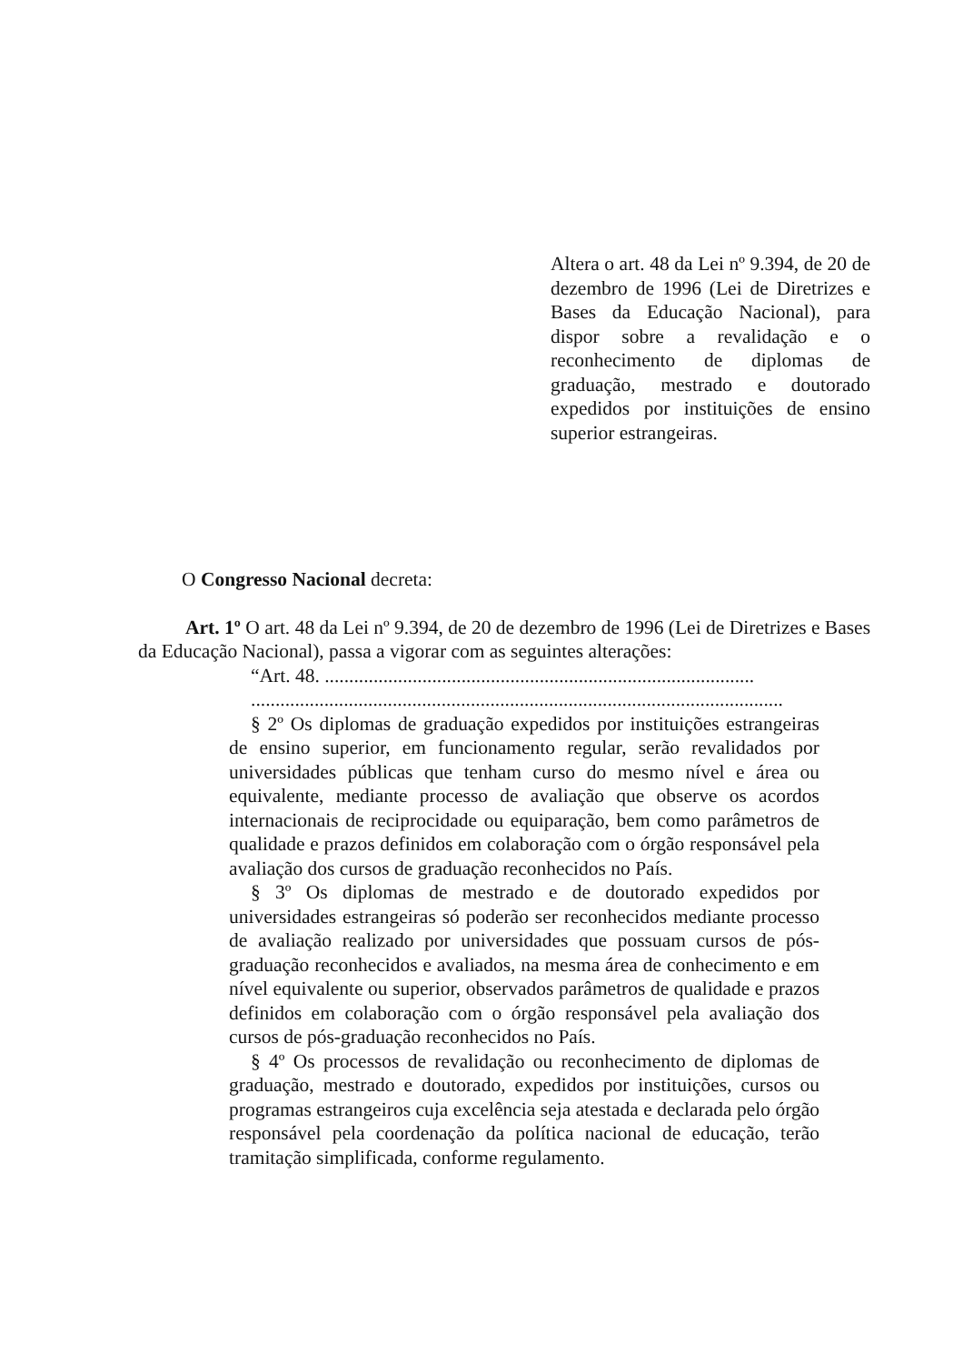Altera o art. 48 da Lei nº 9.394, de 20 de dezembro de 1996 (Lei de Diretrizes e Bases da Educação Nacional), para dispor sobre a revalidação e o reconhecimento de diplomas de graduação, mestrado e doutorado expedidos por instituições de ensino superior estrangeiras.
O Congresso Nacional decreta:
Art. 1º O art. 48 da Lei nº 9.394, de 20 de dezembro de 1996 (Lei de Diretrizes e Bases da Educação Nacional), passa a vigorar com as seguintes alterações:
“Art. 48. ........................................................................................
.............................................................................................................
§ 2º Os diplomas de graduação expedidos por instituições estrangeiras de ensino superior, em funcionamento regular, serão revalidados por universidades públicas que tenham curso do mesmo nível e área ou equivalente, mediante processo de avaliação que observe os acordos internacionais de reciprocidade ou equiparação, bem como parâmetros de qualidade e prazos definidos em colaboração com o órgão responsável pela avaliação dos cursos de graduação reconhecidos no País.
§ 3º Os diplomas de mestrado e de doutorado expedidos por universidades estrangeiras só poderão ser reconhecidos mediante processo de avaliação realizado por universidades que possuam cursos de pós-graduação reconhecidos e avaliados, na mesma área de conhecimento e em nível equivalente ou superior, observados parâmetros de qualidade e prazos definidos em colaboração com o órgão responsável pela avaliação dos cursos de pós-graduação reconhecidos no País.
§ 4º Os processos de revalidação ou reconhecimento de diplomas de graduação, mestrado e doutorado, expedidos por instituições, cursos ou programas estrangeiros cuja excelência seja atestada e declarada pelo órgão responsável pela coordenação da política nacional de educação, terão tramitação simplificada, conforme regulamento.